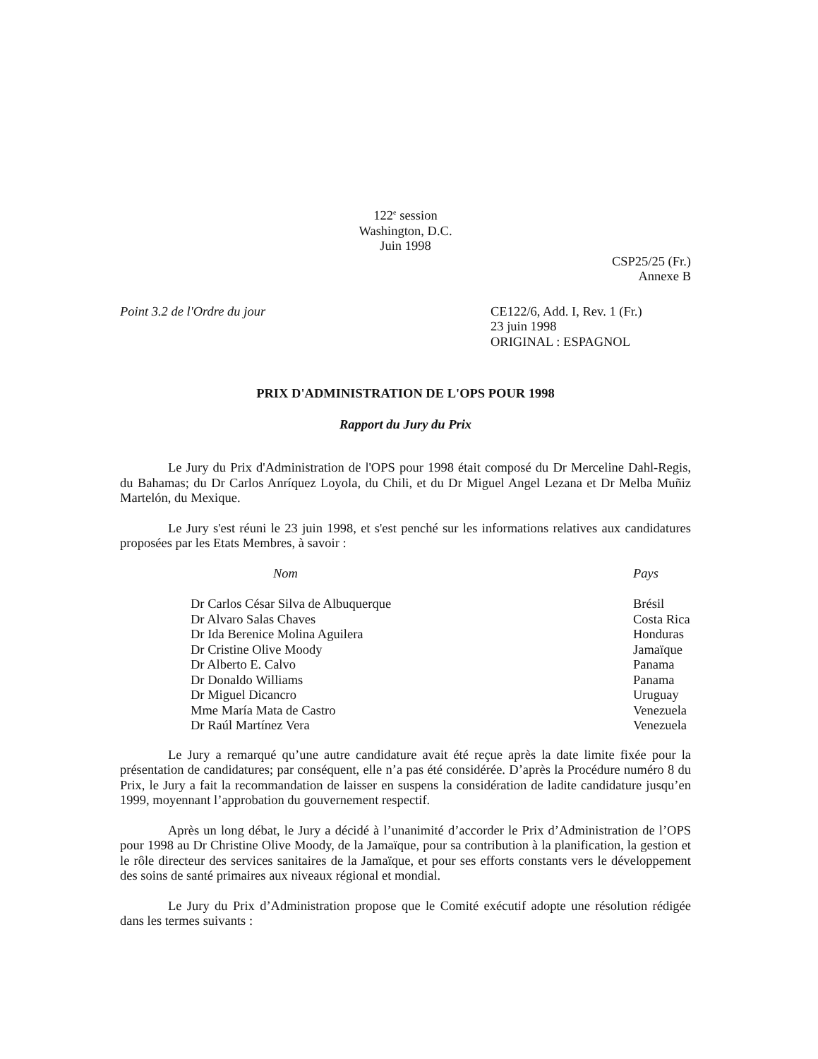122<sup>e</sup> session
Washington, D.C.
Juin 1998
CSP25/25 (Fr.)
Annexe B
Point 3.2 de l'Ordre du jour CE122/6, Add. I, Rev. 1 (Fr.)
23 juin 1998
ORIGINAL : ESPAGNOL
PRIX D'ADMINISTRATION DE L'OPS POUR 1998
Rapport du Jury du Prix
Le Jury du Prix d'Administration de l'OPS pour 1998 était composé du Dr Merceline Dahl-Regis, du Bahamas; du Dr Carlos Anríquez Loyola, du Chili, et du Dr Miguel Angel Lezana et Dr Melba Muñiz Martelón, du Mexique.
Le Jury s'est réuni le 23 juin 1998, et s'est penché sur les informations relatives aux candidatures proposées par les Etats Membres, à savoir :
| Nom | Pays |
| --- | --- |
| Dr Carlos César Silva de Albuquerque | Brésil |
| Dr Alvaro Salas Chaves | Costa Rica |
| Dr Ida Berenice Molina Aguilera | Honduras |
| Dr Cristine Olive Moody | Jamaïque |
| Dr Alberto E. Calvo | Panama |
| Dr Donaldo Williams | Panama |
| Dr Miguel Dicancro | Uruguay |
| Mme María Mata de Castro | Venezuela |
| Dr Raúl Martínez Vera | Venezuela |
Le Jury a remarqué qu’une autre candidature avait été reçue après la date limite fixée pour la présentation de candidatures; par conséquent, elle n’a pas été considérée. D’après la Procédure numéro 8 du Prix, le Jury a fait la recommandation de laisser en suspens la considération de ladite candidature jusqu’en 1999, moyennant l’approbation du gouvernement respectif.
Après un long débat, le Jury a décidé à l’unanimité d’accorder le Prix d’Administration de l’OPS pour 1998 au Dr Christine Olive Moody, de la Jamaïque, pour sa contribution à la planification, la gestion et le rôle directeur des services sanitaires de la Jamaïque, et pour ses efforts constants vers le développement des soins de santé primaires aux niveaux régional et mondial.
Le Jury du Prix d’Administration propose que le Comité exécutif adopte une résolution rédigée dans les termes suivants :